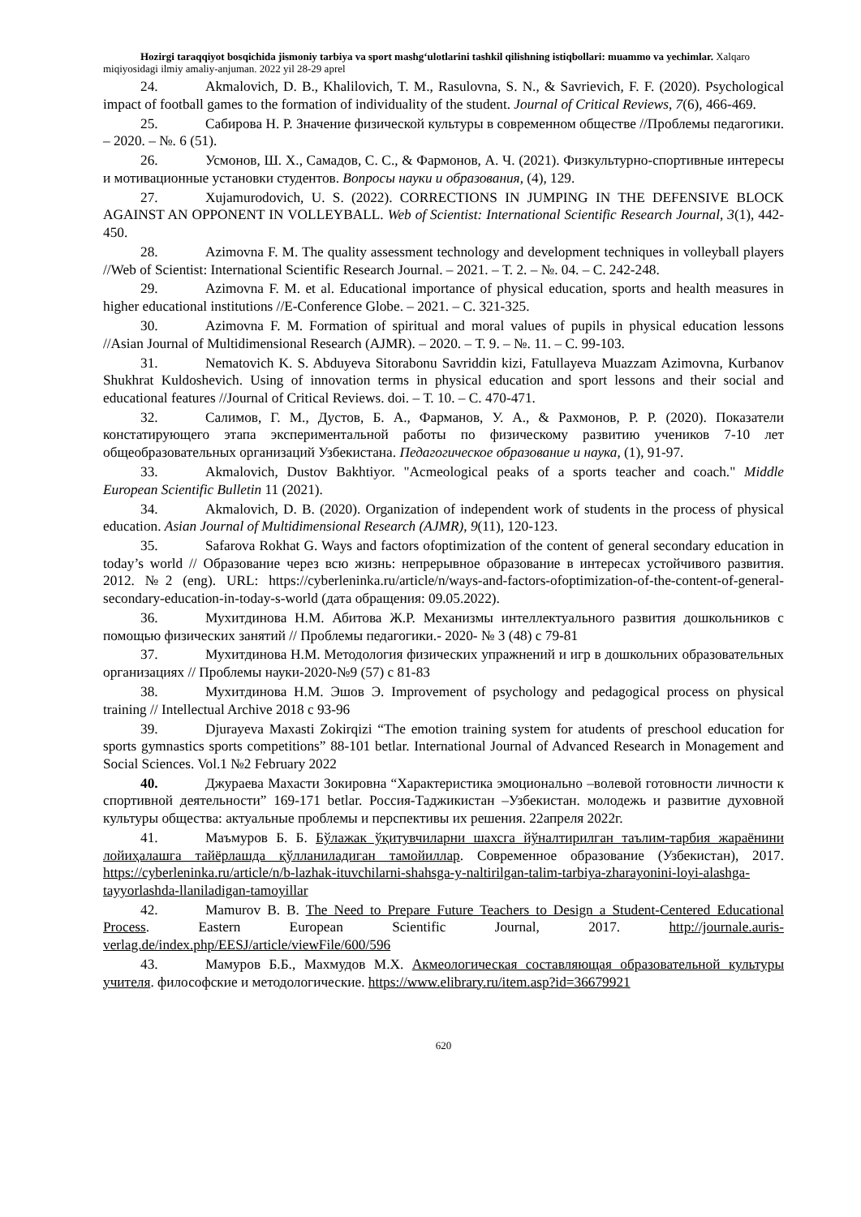Hozirgi taraqqiyot bosqichida jismoniy tarbiya va sport mashg‘ulotlarini tashkil qilishning istiqbollari: muammo va yechimlar. Xalqaro miqiyosidagi ilmiy amaliy-anjuman. 2022 yil 28-29 aprel
24. Akmalovich, D. B., Khalilovich, T. M., Rasulovna, S. N., & Savrievich, F. F. (2020). Psychological impact of football games to the formation of individuality of the student. Journal of Critical Reviews, 7(6), 466-469.
25. Сабирова Н. Р. Значение физической культуры в современном обществе //Проблемы педагогики. – 2020. – №. 6 (51).
26. Усмонов, Ш. Х., Самадов, С. С., & Фармонов, А. Ч. (2021). Физкультурно-спортивные интересы и мотивационные установки студентов. Вопросы науки и образования, (4), 129.
27. Xujamurodovich, U. S. (2022). CORRECTIONS IN JUMPING IN THE DEFENSIVE BLOCK AGAINST AN OPPONENT IN VOLLEYBALL. Web of Scientist: International Scientific Research Journal, 3(1), 442-450.
28. Azimovna F. M. The quality assessment technology and development techniques in volleyball players //Web of Scientist: International Scientific Research Journal. – 2021. – Т. 2. – №. 04. – С. 242-248.
29. Azimovna F. M. et al. Educational importance of physical education, sports and health measures in higher educational institutions //E-Conference Globe. – 2021. – С. 321-325.
30. Azimovna F. M. Formation of spiritual and moral values of pupils in physical education lessons //Asian Journal of Multidimensional Research (AJMR). – 2020. – Т. 9. – №. 11. – С. 99-103.
31. Nematovich K. S. Abduyeva Sitorabonu Savriddin kizi, Fatullayeva Muazzam Azimovna, Kurbanov Shukhrat Kuldoshevich. Using of innovation terms in physical education and sport lessons and their social and educational features //Journal of Critical Reviews. doi. – Т. 10. – С. 470-471.
32. Салимов, Г. М., Дустов, Б. А., Фарманов, У. А., & Рахмонов, Р. Р. (2020). Показатели констатирующего этапа экспериментальной работы по физическому развитию учеников 7-10 лет общеобразовательных организаций Узбекистана. Педагогическое образование и наука, (1), 91-97.
33. Akmalovich, Dustov Bakhtiyor. "Acmeological peaks of a sports teacher and coach." Middle European Scientific Bulletin 11 (2021).
34. Akmalovich, D. B. (2020). Organization of independent work of students in the process of physical education. Asian Journal of Multidimensional Research (AJMR), 9(11), 120-123.
35. Safarova Rokhat G. Ways and factors ofoptimization of the content of general secondary education in today’s world // Образование через всю жизнь: непрерывное образование в интересах устойчивого развития. 2012. №2 (eng). URL: https://cyberleninka.ru/article/n/ways-and-factors-ofoptimization-of-the-content-of-general-secondary-education-in-today-s-world (дата обращения: 09.05.2022).
36. Мухитдинова Н.М. Абитова Ж.Р. Механизмы интеллектуального развития дошкольников с помощью физических занятий // Проблемы педагогики.- 2020- № 3 (48) с 79-81
37. Мухитдинова Н.М. Методология физических упражнений и игр в дошкольних образовательных организациях // Проблемы науки-2020-№9 (57) с 81-83
38. Мухитдинова Н.М. Эшов Э. Improvement of psychology and pedagogical process on physical training // Intellectual Archive 2018 c 93-96
39. Djurayeva Maxasti Zokirqizi “The emotion training system for atudents of preschool education for sports gymnastics sports competitions” 88-101 betlar. International Journal of Advanced Research in Monagement and Social Sciences. Vol.1 №2 February 2022
40. Джураева Махасти Зокировна “Характеристика эмоционально –волевой готовности личности к спортивной деятельности” 169-171 betlar. Россия-Таджикистан –Узбекистан. молодежь и развитие духовной культуры общества: актуальные проблемы и перспективы их решения. 22апреля 2022г.
41. Маъмуров Б. Б. Бўлажак ўқитувчиларни шахсга йўналтирилган таълим-тарбия жараёнини лойиҳалашга тайёрлашда қўлланиладиган тамойиллар. Современное образование (Узбекистан), 2017. https://cyberleninka.ru/article/n/b-lazhak-ituvchilarni-shahsga-y-naltirilgan-talim-tarbiya-zharayonini-loyi-alashga-tayyorlashda-llaniladigan-tamoyillar
42. Mamurov B. B. The Need to Prepare Future Teachers to Design a Student-Centered Educational Process. Eastern European Scientific Journal, 2017. http://journale.auris-verlag.de/index.php/EESJ/article/viewFile/600/596
43. Мамуров Б.Б., Махмудов М.Х. Акмеологическая составляющая образовательной культуры учителя. философские и методологические. https://www.elibrary.ru/item.asp?id=36679921
620